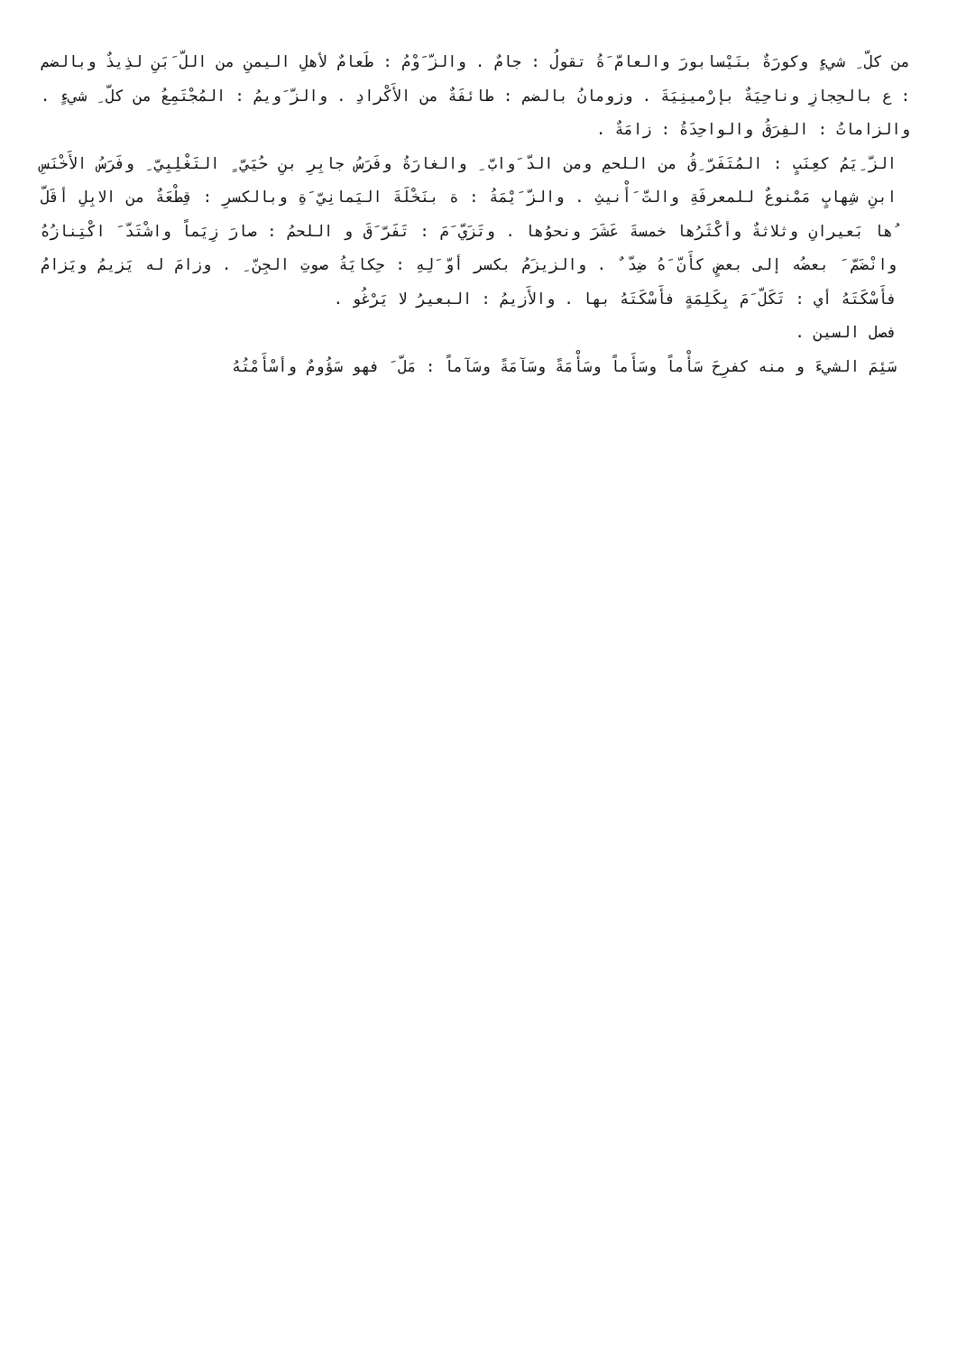من كلّ ِ شيءٍ وكورَةٌ بنَيْسابورَ والعامّ َةُ تقولُ : جامٌ . والزّ َوْمُ : طَعامٌ لأهلِ اليمنِ من اللّ َبَنِ لذِيذٌ وبالضم : ع بالحِجازِ وناحِيَةٌ بإرْمينِيَةَ . وزومانُ بالضم : طائفَةٌ من الأَكْرادِ . والزّ َويمُ : المُجْتَمِعُ من كلّ ِ شيءٍ . والزاماتُ : الفِرَقُ والواحِدَةُ : زامَةٌ .
الزّ ِيَمُ كعِنَبٍ : المُتَفَرّ ِقُ من اللحمِ ومن الدّ َوابّ ِ والغارَةُ وفَرَسُ جابِرِ بنِ حُيَيّ ٍ التَغْلِبِيّ ِ وفَرَسُ الأَخْنَسِ ابنِ شِهابٍ مَمْنوعٌ للمعرفَةِ والتّ َأْنيثِ . والزّ َيْمَةُ : ة بنَخْلَةَ اليَمانِيّ َةِ وبالكسرِ : قِطْعَةٌ من الابِلِ أقَلّ ُها بَعيرانِ وثلاثةٌ وأكْثَرُها خمسةَ عَشَرَ ونحوُها . وتَزَيّ َمَ : تَفَرّ َقَ و اللحمُ : صارَ زِيَماً واشْتَدّ َ اكْتِنازُهُ وانْضَمّ َ بعضُه إلى بعضٍ كأَنّ َهُ ضِدّ ٌ . والزيزَمُ بكسر أوّ َلِهِ : حِكايَةُ صوتِ الجِنّ ِ . وزامَ له يَزيمُ ويَزامُ فأَسْكَتَهُ أي : تَكَلّ َمَ بِكَلِمَةٍ فأَسْكَتَهُ بها . والأَزيمُ : البعيرُ لا يَرْغُو .
فصل السين .
سَئِمَ الشيءَ و منه كفرِحَ سَأْماً وسَأَماً وسَأْمَةً وسَآمَةً وسَآماً : مَلّ َ فهو سَؤُومٌ وأسْأَمْتُهُ